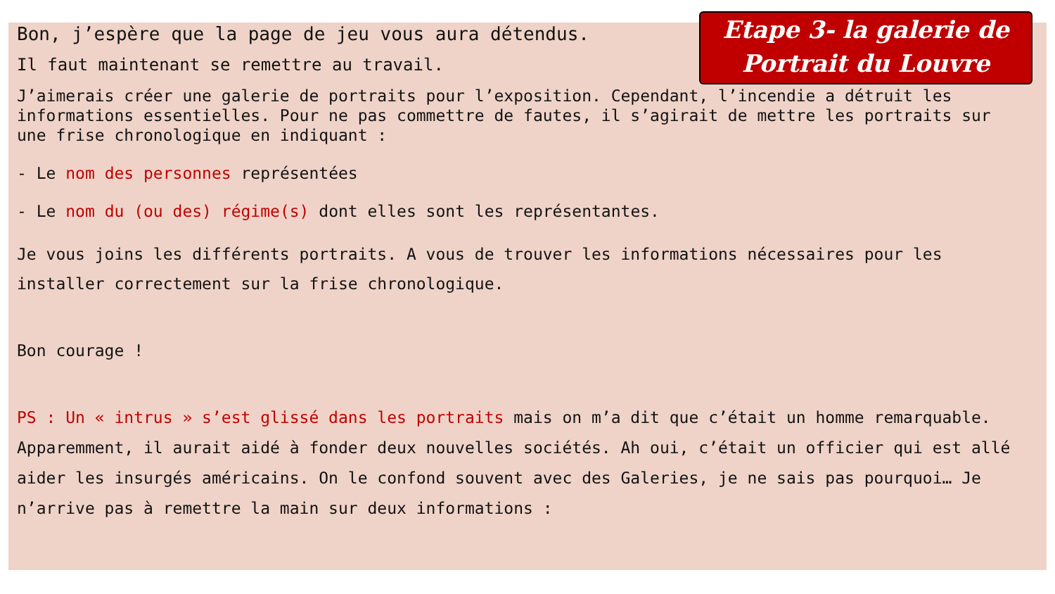Etape 3- la galerie de Portrait du Louvre
Bon, j’espère que la page de jeu vous aura détendus.
Il faut maintenant se remettre au travail.
J’aimerais créer une galerie de portraits pour l’exposition. Cependant, l’incendie a détruit les informations essentielles. Pour ne pas commettre de fautes, il s’agirait de mettre les portraits sur une frise chronologique en indiquant :
- Le nom des personnes représentées
- Le nom du (ou des) régime(s) dont elles sont les représentantes.
Je vous joins les différents portraits. A vous de trouver les informations nécessaires pour les installer correctement sur la frise chronologique.
Bon courage !
PS : Un « intrus » s’est glissé dans les portraits mais on m’a dit que c’était un homme remarquable. Apparemment, il aurait aidé à fonder deux nouvelles sociétés. Ah oui, c’était un officier qui est allé aider les insurgés américains. On le confond souvent avec des Galeries, je ne sais pas pourquoi… Je n’arrive pas à remettre la main sur deux informations :